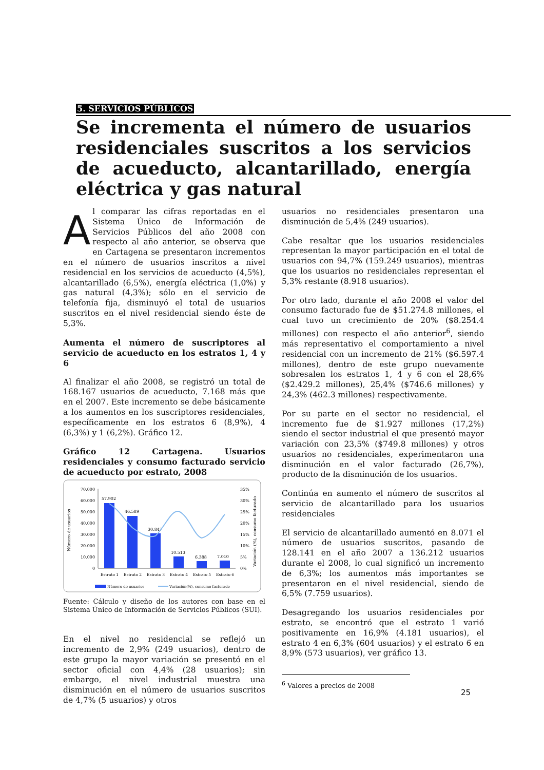5. SERVICIOS PÚBLICOS
Se incrementa el número de usuarios residenciales suscritos a los servicios de acueducto, alcantarillado, energía eléctrica y gas natural
Al comparar las cifras reportadas en el Sistema Único de Información de Servicios Públicos del año 2008 con respecto al año anterior, se observa que en Cartagena se presentaron incrementos en el número de usuarios inscritos a nivel residencial en los servicios de acueducto (4,5%), alcantarillado (6,5%), energía eléctrica (1,0%) y gas natural (4,3%); sólo en el servicio de telefonía fija, disminuyó el total de usuarios suscritos en el nivel residencial siendo éste de 5,3%.
Aumenta el número de suscriptores al servicio de acueducto en los estratos 1, 4 y 6
Al finalizar el año 2008, se registró un total de 168.167 usuarios de acueducto, 7.168 más que en el 2007. Este incremento se debe básicamente a los aumentos en los suscriptores residenciales, específicamente en los estratos 6 (8,9%), 4 (6,3%) y 1 (6,2%). Gráfico 12.
Gráfico 12 Cartagena. Usuarios residenciales y consumo facturado servicio de acueducto por estrato, 2008
70.000
60.000
50.000
40.000
30.000
20.000
10.000
0
35%
30%
25%
20%
15%
10%
5%
0%
Número de usuarios
Variación (%), consumo facturado
57.902
46.589
30.847
10.513
6.388
7.010
Estrato 1
Estrato 2
Estrato 3
Estrato 4
Estrato 5
Estrato 6
Número de usuarios
Variación(%), consumo facturado
Fuente: Cálculo y diseño de los autores con base en el Sistema Único de Información de Servicios Públicos (SUI).
En el nivel no residencial se reflejó un incremento de 2,9% (249 usuarios), dentro de este grupo la mayor variación se presentó en el sector oficial con 4,4% (28 usuarios); sin embargo, el nivel industrial muestra una disminución en el número de usuarios suscritos de 4,7% (5 usuarios) y otros
usuarios no residenciales presentaron una disminución de 5,4% (249 usuarios).
Cabe resaltar que los usuarios residenciales representan la mayor participación en el total de usuarios con 94,7% (159.249 usuarios), mientras que los usuarios no residenciales representan el 5,3% restante (8.918 usuarios).
Por otro lado, durante el año 2008 el valor del consumo facturado fue de $51.274.8 millones, el cual tuvo un crecimiento de 20% ($8.254.4 millones) con respecto el año anterior<sup>6</sup>, siendo más representativo el comportamiento a nivel residencial con un incremento de 21% ($6.597.4 millones), dentro de este grupo nuevamente sobresalen los estratos 1, 4 y 6 con el 28,6% ($2.429.2 millones), 25,4% ($746.6 millones) y 24,3% (462.3 millones) respectivamente.
Por su parte en el sector no residencial, el incremento fue de $1.927 millones (17,2%) siendo el sector industrial el que presentó mayor variación con 23,5% ($749.8 millones) y otros usuarios no residenciales, experimentaron una disminución en el valor facturado (26,7%), producto de la disminución de los usuarios.
Continúa en aumento el número de suscritos al servicio de alcantarillado para los usuarios residenciales
El servicio de alcantarillado aumentó en 8.071 el número de usuarios suscritos, pasando de 128.141 en el año 2007 a 136.212 usuarios durante el 2008, lo cual significó un incremento de 6,3%; los aumentos más importantes se presentaron en el nivel residencial, siendo de 6,5% (7.759 usuarios).
Desagregando los usuarios residenciales por estrato, se encontró que el estrato 1 varió positivamente en 16,9% (4.181 usuarios), el estrato 4 en 6,3% (604 usuarios) y el estrato 6 en 8,9% (573 usuarios), ver gráfico 13.
<sup>6</sup> Valores a precios de 2008
25